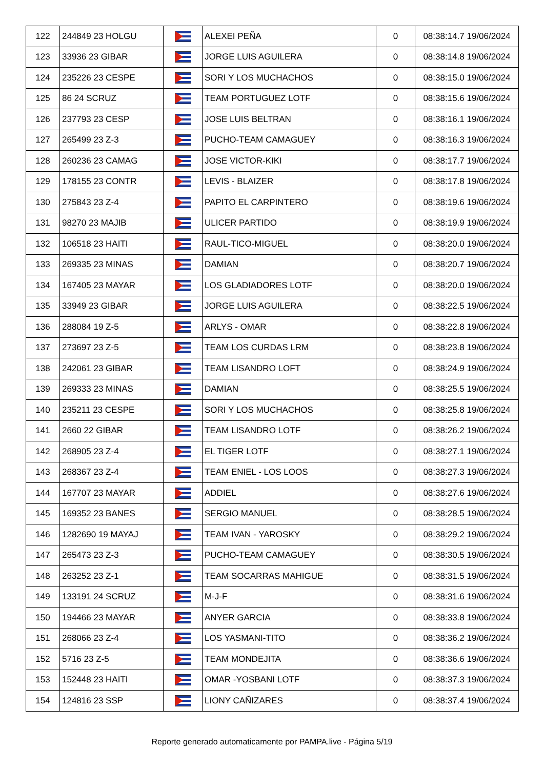| 122 | 244849 23 HOLGU | | ALEXEI PEÑA | 0 | 08:38:14.7 19/06/2024 |
| 123 | 33936 23 GIBAR | | JORGE LUIS AGUILERA | 0 | 08:38:14.8 19/06/2024 |
| 124 | 235226 23 CESPE | | SORI Y LOS MUCHACHOS | 0 | 08:38:15.0 19/06/2024 |
| 125 | 86 24 SCRUZ | | TEAM PORTUGUEZ LOTF | 0 | 08:38:15.6 19/06/2024 |
| 126 | 237793 23 CESP | | JOSE LUIS BELTRAN | 0 | 08:38:16.1 19/06/2024 |
| 127 | 265499 23 Z-3 | | PUCHO-TEAM CAMAGUEY | 0 | 08:38:16.3 19/06/2024 |
| 128 | 260236 23 CAMAG | | JOSE VICTOR-KIKI | 0 | 08:38:17.7 19/06/2024 |
| 129 | 178155 23 CONTR | | LEVIS - BLAIZER | 0 | 08:38:17.8 19/06/2024 |
| 130 | 275843 23 Z-4 | | PAPITO EL CARPINTERO | 0 | 08:38:19.6 19/06/2024 |
| 131 | 98270 23 MAJIB | | ULICER PARTIDO | 0 | 08:38:19.9 19/06/2024 |
| 132 | 106518 23 HAITI | | RAUL-TICO-MIGUEL | 0 | 08:38:20.0 19/06/2024 |
| 133 | 269335 23 MINAS | | DAMIAN | 0 | 08:38:20.7 19/06/2024 |
| 134 | 167405 23 MAYAR | | LOS GLADIADORES LOTF | 0 | 08:38:20.0 19/06/2024 |
| 135 | 33949 23 GIBAR | | JORGE LUIS AGUILERA | 0 | 08:38:22.5 19/06/2024 |
| 136 | 288084 19 Z-5 | | ARLYS - OMAR | 0 | 08:38:22.8 19/06/2024 |
| 137 | 273697 23 Z-5 | | TEAM LOS CURDAS LRM | 0 | 08:38:23.8 19/06/2024 |
| 138 | 242061 23 GIBAR | | TEAM LISANDRO LOFT | 0 | 08:38:24.9 19/06/2024 |
| 139 | 269333 23 MINAS | | DAMIAN | 0 | 08:38:25.5 19/06/2024 |
| 140 | 235211 23 CESPE | | SORI Y LOS MUCHACHOS | 0 | 08:38:25.8 19/06/2024 |
| 141 | 2660 22 GIBAR | | TEAM LISANDRO LOTF | 0 | 08:38:26.2 19/06/2024 |
| 142 | 268905 23 Z-4 | | EL TIGER LOTF | 0 | 08:38:27.1 19/06/2024 |
| 143 | 268367 23 Z-4 | | TEAM ENIEL - LOS LOOS | 0 | 08:38:27.3 19/06/2024 |
| 144 | 167707 23 MAYAR | | ADDIEL | 0 | 08:38:27.6 19/06/2024 |
| 145 | 169352 23 BANES | | SERGIO MANUEL | 0 | 08:38:28.5 19/06/2024 |
| 146 | 1282690 19 MAYAJ | | TEAM IVAN - YAROSKY | 0 | 08:38:29.2 19/06/2024 |
| 147 | 265473 23 Z-3 | | PUCHO-TEAM CAMAGUEY | 0 | 08:38:30.5 19/06/2024 |
| 148 | 263252 23 Z-1 | | TEAM SOCARRAS MAHIGUE | 0 | 08:38:31.5 19/06/2024 |
| 149 | 133191 24 SCRUZ | | M-J-F | 0 | 08:38:31.6 19/06/2024 |
| 150 | 194466 23 MAYAR | | ANYER GARCIA | 0 | 08:38:33.8 19/06/2024 |
| 151 | 268066 23 Z-4 | | LOS YASMANI-TITO | 0 | 08:38:36.2 19/06/2024 |
| 152 | 5716 23 Z-5 | | TEAM MONDEJITA | 0 | 08:38:36.6 19/06/2024 |
| 153 | 152448 23 HAITI | | OMAR -YOSBANI LOTF | 0 | 08:38:37.3 19/06/2024 |
| 154 | 124816 23 SSP | | LIONY CAÑIZARES | 0 | 08:38:37.4 19/06/2024 |
Reporte generado automaticamente por PAMPA.live - Página 5/19